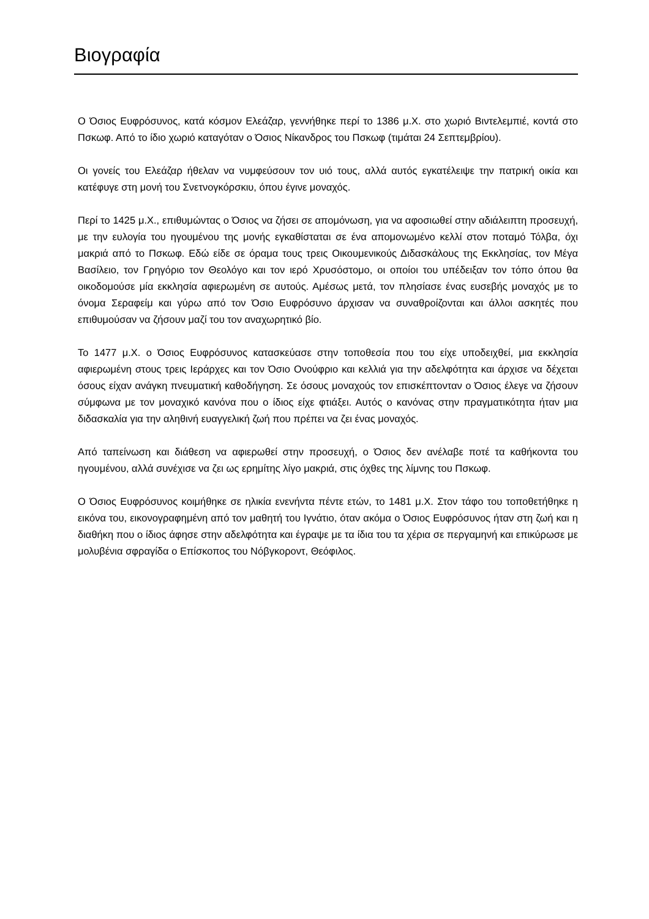Βιογραφία
Ο Όσιος Ευφρόσυνος, κατά κόσμον Ελεάζαρ, γεννήθηκε περί το 1386 μ.Χ. στο χωριό Βιντελεμπιέ, κοντά στο Πσκωφ. Από το ίδιο χωριό καταγόταν ο Όσιος Νίκανδρος του Πσκωφ (τιμάται 24 Σεπτεμβρίου).
Οι γονείς του Ελεάζαρ ήθελαν να νυμφεύσουν τον υιό τους, αλλά αυτός εγκατέλειψε την πατρική οικία και κατέφυγε στη μονή του Σνετνογκόρσκιυ, όπου έγινε μοναχός.
Περί το 1425 μ.Χ., επιθυμώντας ο Όσιος να ζήσει σε απομόνωση, για να αφοσιωθεί στην αδιάλειπτη προσευχή, με την ευλογία του ηγουμένου της μονής εγκαθίσταται σε ένα απομονωμένο κελλί στον ποταμό Τόλβα, όχι μακριά από το Πσκωφ. Εδώ είδε σε όραμα τους τρεις Οικουμενικούς Διδασκάλους της Εκκλησίας, τον Μέγα Βασίλειο, τον Γρηγόριο τον Θεολόγο και τον ιερό Χρυσόστομο, οι οποίοι του υπέδειξαν τον τόπο όπου θα οικοδομούσε μία εκκλησία αφιερωμένη σε αυτούς. Αμέσως μετά, τον πλησίασε ένας ευσεβής μοναχός με το όνομα Σεραφείμ και γύρω από τον Όσιο Ευφρόσυνο άρχισαν να συναθροίζονται και άλλοι ασκητές που επιθυμούσαν να ζήσουν μαζί του τον αναχωρητικό βίο.
Το 1477 μ.Χ. ο Όσιος Ευφρόσυνος κατασκεύασε στην τοποθεσία που του είχε υποδειχθεί, μια εκκλησία αφιερωμένη στους τρεις Ιεράρχες και τον Όσιο Ονούφριο και κελλιά για την αδελφότητα και άρχισε να δέχεται όσους είχαν ανάγκη πνευματική καθοδήγηση. Σε όσους μοναχούς τον επισκέπτονταν ο Όσιος έλεγε να ζήσουν σύμφωνα με τον μοναχικό κανόνα που ο ίδιος είχε φτιάξει. Αυτός ο κανόνας στην πραγματικότητα ήταν μια διδασκαλία για την αληθινή ευαγγελική ζωή που πρέπει να ζει ένας μοναχός.
Από ταπείνωση και διάθεση να αφιερωθεί στην προσευχή, ο Όσιος δεν ανέλαβε ποτέ τα καθήκοντα του ηγουμένου, αλλά συνέχισε να ζει ως ερημίτης λίγο μακριά, στις όχθες της λίμνης του Πσκωφ.
Ο Όσιος Ευφρόσυνος κοιμήθηκε σε ηλικία ενενήντα πέντε ετών, το 1481 μ.Χ. Στον τάφο του τοποθετήθηκε η εικόνα του, εικονογραφημένη από τον μαθητή του Ιγνάτιο, όταν ακόμα ο Όσιος Ευφρόσυνος ήταν στη ζωή και η διαθήκη που ο ίδιος άφησε στην αδελφότητα και έγραψε με τα ίδια του τα χέρια σε περγαμηνή και επικύρωσε με μολυβένια σφραγίδα ο Επίσκοπος του Νόβγκοροντ, Θεόφιλος.